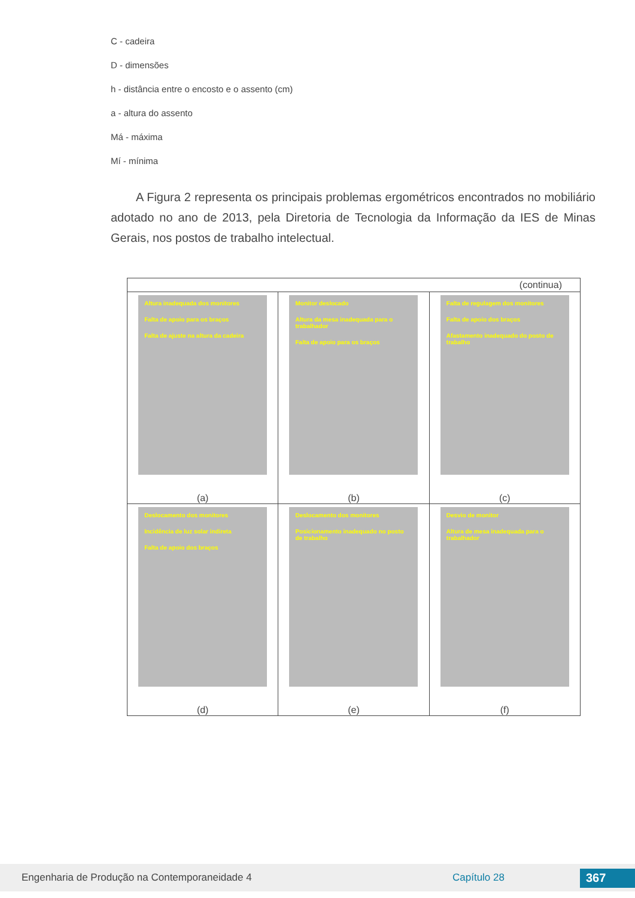C - cadeira
D - dimensões
h - distância entre o encosto e o assento (cm)
a - altura do assento
Má - máxima
Mí - mínima
A Figura 2 representa os principais problemas ergométricos encontrados no mobiliário adotado no ano de 2013, pela Diretoria de Tecnologia da Informação da IES de Minas Gerais, nos postos de trabalho intelectual.
| (continua) | | |
| Altura inadequada dos monitores Falta de apoio para os braços Falta de ajuste na altura da cadeira (a) | Monitor deslocado Altura da mesa inadequada para o trabalhador Falta de apoio para os braços (b) | Falta de regulagem dos monitores Falta de apoio dos braços Afastamento inadequado do posto de trabalho (c) |
| Deslocamento dos monitores Incidência de luz solar indireta Falta de apoio dos braços (d) | Deslocamento dos monitores Posicionamento inadequado no posto de trabalho (e) | Desvio de monitor Altura de mesa inadequada para o trabalhador (f) |
Engenharia de Produção na Contemporaneidade 4 Capítulo 28 367